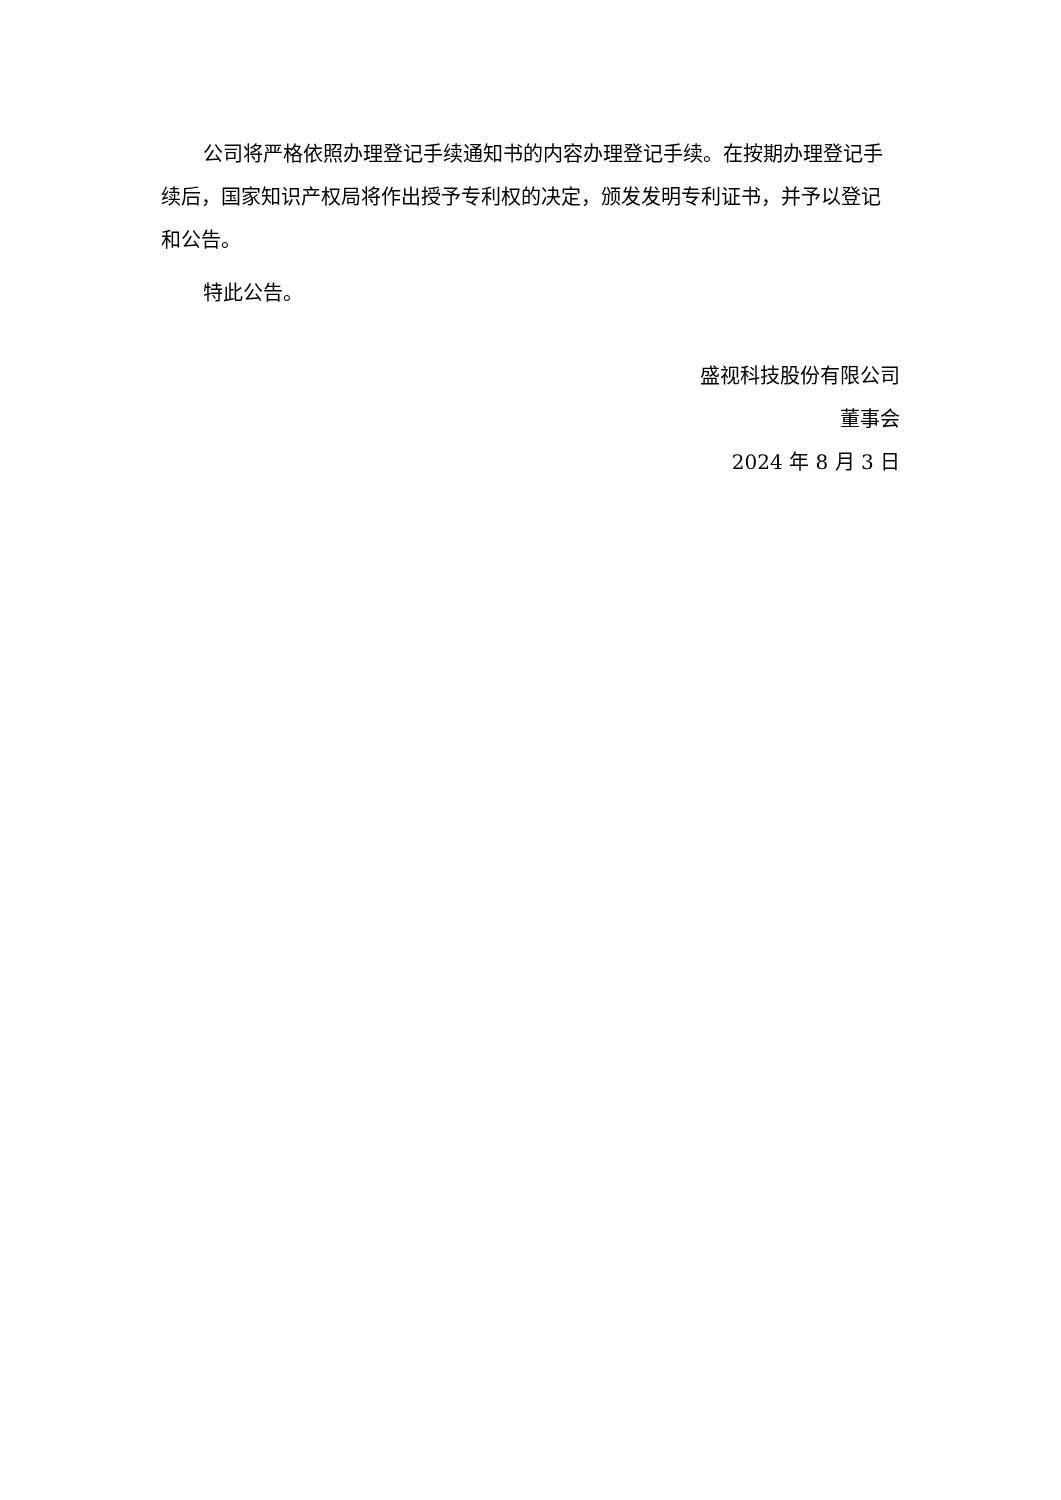公司将严格依照办理登记手续通知书的内容办理登记手续。在按期办理登记手续后，国家知识产权局将作出授予专利权的决定，颁发发明专利证书，并予以登记和公告。
特此公告。
盛视科技股份有限公司
董事会
2024 年 8 月 3 日